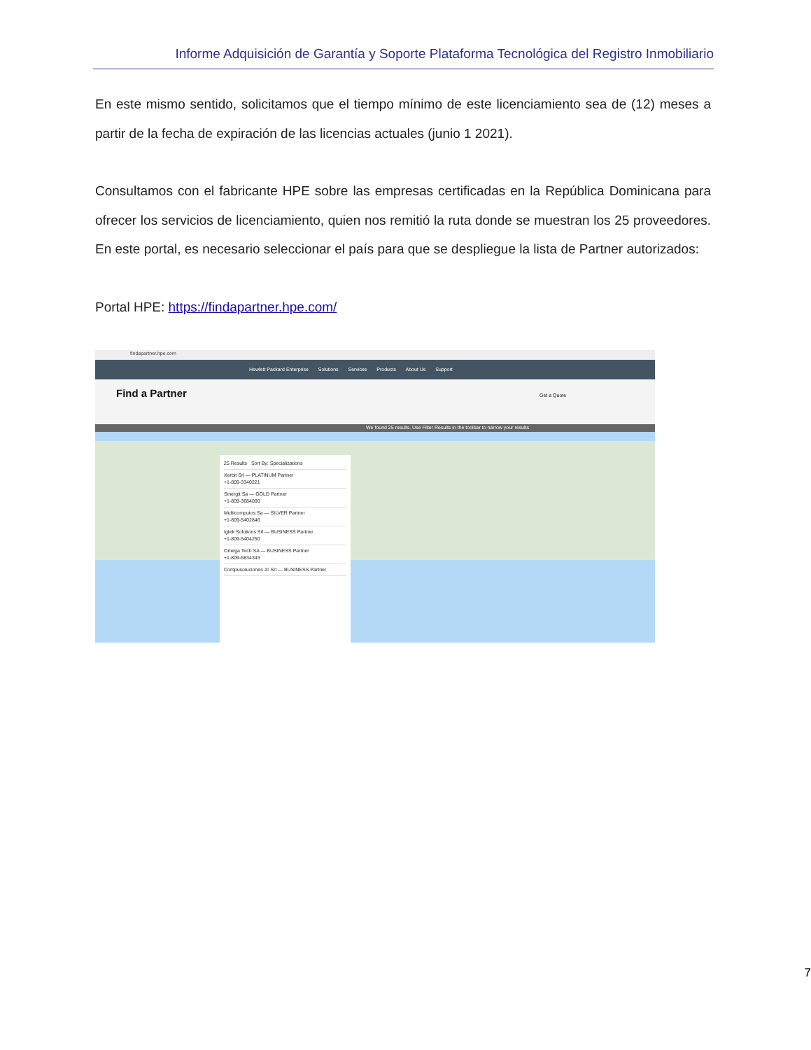Informe Adquisición de Garantía y Soporte Plataforma Tecnológica del Registro Inmobiliario
En este mismo sentido, solicitamos que el tiempo mínimo de este licenciamiento sea de (12) meses a partir de la fecha de expiración de las licencias actuales (junio 1 2021).
Consultamos con el fabricante HPE sobre las empresas certificadas en la República Dominicana para ofrecer los servicios de licenciamiento, quien nos remitió la ruta donde se muestran los 25 proveedores. En este portal, es necesario seleccionar el país para que se despliegue la lista de Partner autorizados:
Portal HPE: https://findapartner.hpe.com/
findapartner.hpe.com
Hewlett Packard Enterprise Solutions Services Products About Us Support
Find a Partner Get a Quote
We found 25 results. Use Filter Results in the toolbar to narrow your results
25 Results Sort By: Specializations
Xerbit Srl — PLATINUM Partner
+1-809-3340221
Sinergit Sa — GOLD Partner
+1-809-3684000
Multicomputos Sa — SILVER Partner
+1-809-5402846
Igtek Solutions Srl — BUSINESS Partner
+1-809-5404250
Omega Tech SA — BUSINESS Partner
+1-809-6834343
Compusoluciones Jc Srl — BUSINESS Partner
7